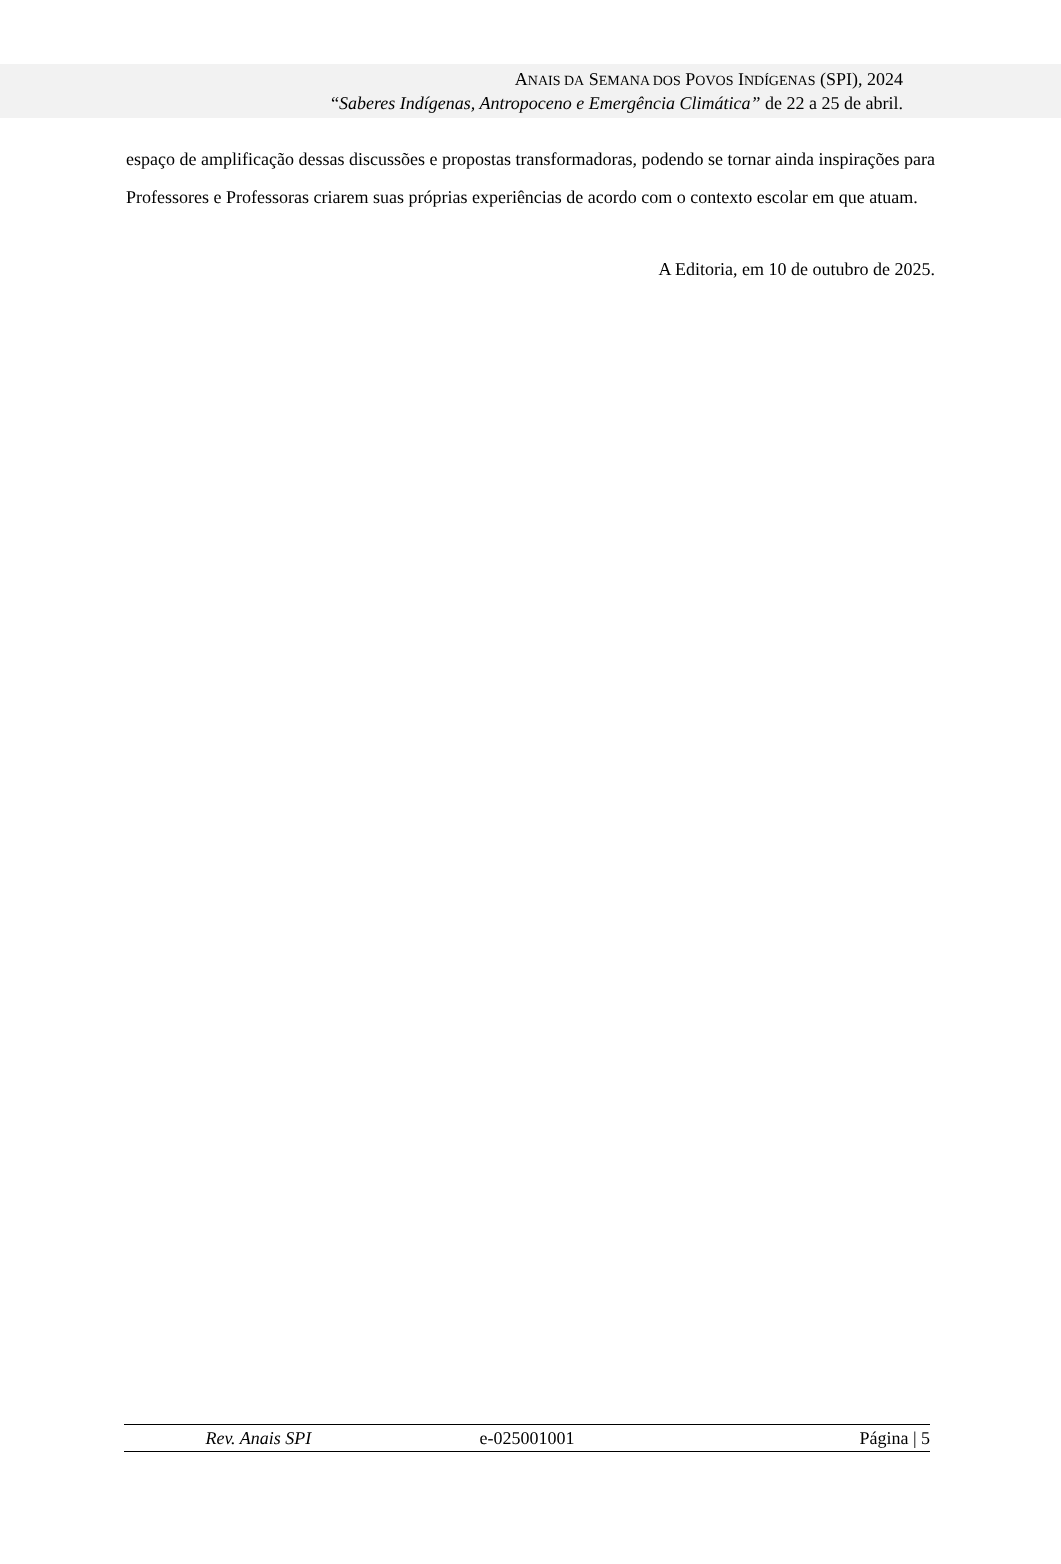ANAIS DA SEMANA DOS POVOS INDÍGENAS (SPI), 2024
“Saberes Indígenas, Antropoceno e Emergência Climática” de 22 a 25 de abril.
espaço de amplificação dessas discussões e propostas transformadoras, podendo se tornar ainda inspirações para Professores e Professoras criarem suas próprias experiências de acordo com o contexto escolar em que atuam.
A Editoria, em 10 de outubro de 2025.
Rev. Anais SPI e-025001001 Página | 5